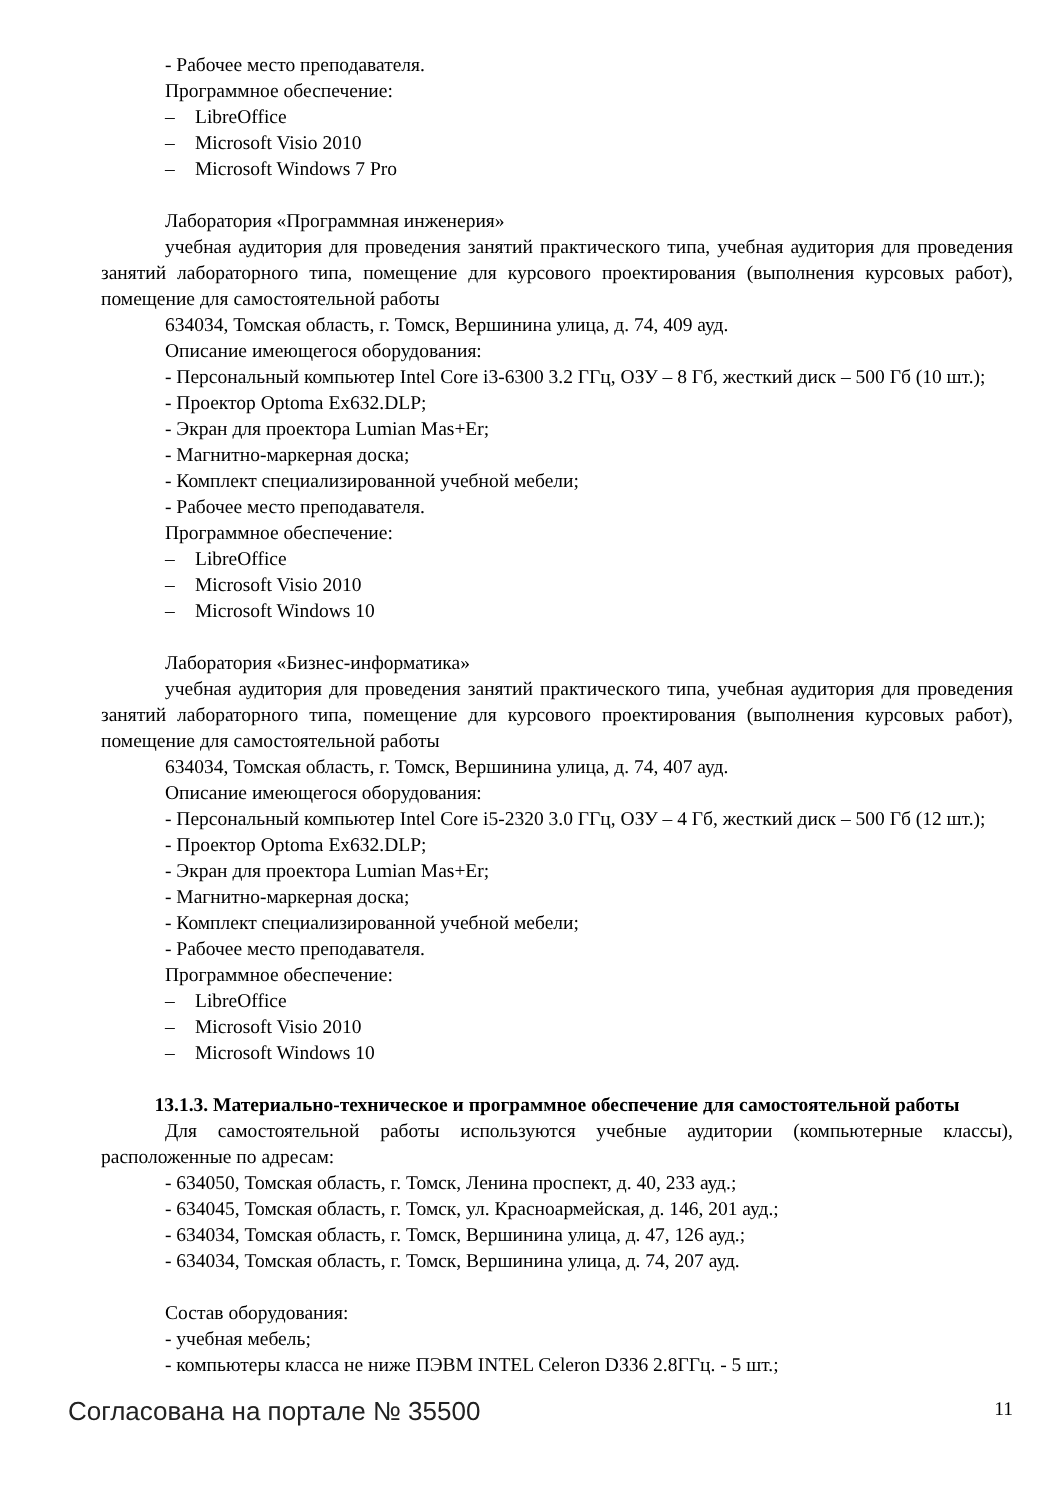- Рабочее место преподавателя.
Программное обеспечение:
– LibreOffice
– Microsoft Visio 2010
– Microsoft Windows 7 Pro
Лаборатория «Программная инженерия»
учебная аудитория для проведения занятий практического типа, учебная аудитория для проведения занятий лабораторного типа, помещение для курсового проектирования (выполнения курсовых работ), помещение для самостоятельной работы
634034, Томская область, г. Томск, Вершинина улица, д. 74, 409 ауд.
Описание имеющегося оборудования:
- Персональный компьютер Intel Core i3-6300 3.2 ГГц, ОЗУ – 8 Гб, жесткий диск – 500 Гб (10 шт.);
- Проектор Optoma Ex632.DLP;
- Экран для проектора Lumian Mas+Er;
- Магнитно-маркерная доска;
- Комплект специализированной учебной мебели;
- Рабочее место преподавателя.
Программное обеспечение:
– LibreOffice
– Microsoft Visio 2010
– Microsoft Windows 10
Лаборатория «Бизнес-информатика»
учебная аудитория для проведения занятий практического типа, учебная аудитория для проведения занятий лабораторного типа, помещение для курсового проектирования (выполнения курсовых работ), помещение для самостоятельной работы
634034, Томская область, г. Томск, Вершинина улица, д. 74, 407 ауд.
Описание имеющегося оборудования:
- Персональный компьютер Intel Core i5-2320 3.0 ГГц, ОЗУ – 4 Гб, жесткий диск – 500 Гб (12 шт.);
- Проектор Optoma Ex632.DLP;
- Экран для проектора Lumian Mas+Er;
- Магнитно-маркерная доска;
- Комплект специализированной учебной мебели;
- Рабочее место преподавателя.
Программное обеспечение:
– LibreOffice
– Microsoft Visio 2010
– Microsoft Windows 10
13.1.3. Материально-техническое и программное обеспечение для самостоятельной работы
Для самостоятельной работы используются учебные аудитории (компьютерные классы), расположенные по адресам:
- 634050, Томская область, г. Томск, Ленина проспект, д. 40, 233 ауд.;
- 634045, Томская область, г. Томск, ул. Красноармейская, д. 146, 201 ауд.;
- 634034, Томская область, г. Томск, Вершинина улица, д. 47, 126 ауд.;
- 634034, Томская область, г. Томск, Вершинина улица, д. 74, 207 ауд.
Состав оборудования:
- учебная мебель;
- компьютеры класса не ниже ПЭВМ INTEL Celeron D336 2.8ГГц. - 5 шт.;
Согласована на портале № 35500 11